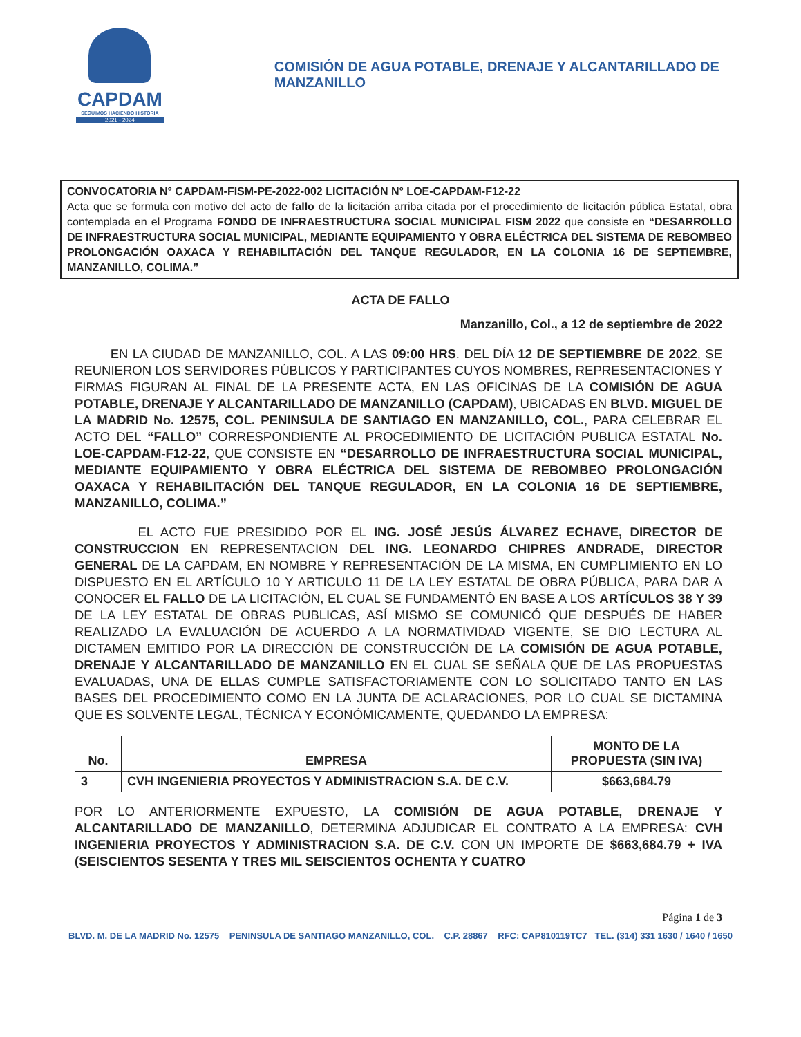CAPDAM
SEGUIMOS HACIENDO HISTORIA
2021 - 2024
COMISIÓN DE AGUA POTABLE, DRENAJE Y ALCANTARILLADO DE MANZANILLO
CONVOCATORIA N° CAPDAM-FISM-PE-2022-002 LICITACIÓN N° LOE-CAPDAM-F12-22
Acta que se formula con motivo del acto de fallo de la licitación arriba citada por el procedimiento de licitación pública Estatal, obra contemplada en el Programa FONDO DE INFRAESTRUCTURA SOCIAL MUNICIPAL FISM 2022 que consiste en “DESARROLLO DE INFRAESTRUCTURA SOCIAL MUNICIPAL, MEDIANTE EQUIPAMIENTO Y OBRA ELÉCTRICA DEL SISTEMA DE REBOMBEO PROLONGACIÓN OAXACA Y REHABILITACIÓN DEL TANQUE REGULADOR, EN LA COLONIA 16 DE SEPTIEMBRE, MANZANILLO, COLIMA.”
ACTA DE FALLO
Manzanillo, Col., a 12 de septiembre de 2022
EN LA CIUDAD DE MANZANILLO, COL. A LAS 09:00 HRS. DEL DÍA 12 DE SEPTIEMBRE DE 2022, SE REUNIERON LOS SERVIDORES PÚBLICOS Y PARTICIPANTES CUYOS NOMBRES, REPRESENTACIONES Y FIRMAS FIGURAN AL FINAL DE LA PRESENTE ACTA, EN LAS OFICINAS DE LA COMISIÓN DE AGUA POTABLE, DRENAJE Y ALCANTARILLADO DE MANZANILLO (CAPDAM), UBICADAS EN BLVD. MIGUEL DE LA MADRID No. 12575, COL. PENINSULA DE SANTIAGO EN MANZANILLO, COL., PARA CELEBRAR EL ACTO DEL “FALLO” CORRESPONDIENTE AL PROCEDIMIENTO DE LICITACIÓN PUBLICA ESTATAL No. LOE-CAPDAM-F12-22, QUE CONSISTE EN “DESARROLLO DE INFRAESTRUCTURA SOCIAL MUNICIPAL, MEDIANTE EQUIPAMIENTO Y OBRA ELÉCTRICA DEL SISTEMA DE REBOMBEO PROLONGACIÓN OAXACA Y REHABILITACIÓN DEL TANQUE REGULADOR, EN LA COLONIA 16 DE SEPTIEMBRE, MANZANILLO, COLIMA.”
EL ACTO FUE PRESIDIDO POR EL ING. JOSÉ JESÚS ÁLVAREZ ECHAVE, DIRECTOR DE CONSTRUCCION EN REPRESENTACION DEL ING. LEONARDO CHIPRES ANDRADE, DIRECTOR GENERAL DE LA CAPDAM, EN NOMBRE Y REPRESENTACIÓN DE LA MISMA, EN CUMPLIMIENTO EN LO DISPUESTO EN EL ARTÍCULO 10 Y ARTICULO 11 DE LA LEY ESTATAL DE OBRA PÚBLICA, PARA DAR A CONOCER EL FALLO DE LA LICITACIÓN, EL CUAL SE FUNDAMENTÓ EN BASE A LOS ARTÍCULOS 38 Y 39 DE LA LEY ESTATAL DE OBRAS PUBLICAS, ASÍ MISMO SE COMUNICÓ QUE DESPUÉS DE HABER REALIZADO LA EVALUACIÓN DE ACUERDO A LA NORMATIVIDAD VIGENTE, SE DIO LECTURA AL DICTAMEN EMITIDO POR LA DIRECCIÓN DE CONSTRUCCIÓN DE LA COMISIÓN DE AGUA POTABLE, DRENAJE Y ALCANTARILLADO DE MANZANILLO EN EL CUAL SE SEÑALA QUE DE LAS PROPUESTAS EVALUADAS, UNA DE ELLAS CUMPLE SATISFACTORIAMENTE CON LO SOLICITADO TANTO EN LAS BASES DEL PROCEDIMIENTO COMO EN LA JUNTA DE ACLARACIONES, POR LO CUAL SE DICTAMINA QUE ES SOLVENTE LEGAL, TÉCNICA Y ECONÓMICAMENTE, QUEDANDO LA EMPRESA:
| No. | EMPRESA | MONTO DE LA PROPUESTA (SIN IVA) |
| --- | --- | --- |
| 3 | CVH INGENIERIA PROYECTOS Y ADMINISTRACION S.A. DE C.V. | $663,684.79 |
POR LO ANTERIORMENTE EXPUESTO, LA COMISIÓN DE AGUA POTABLE, DRENAJE Y ALCANTARILLADO DE MANZANILLO, DETERMINA ADJUDICAR EL CONTRATO A LA EMPRESA: CVH INGENIERIA PROYECTOS Y ADMINISTRACION S.A. DE C.V. CON UN IMPORTE DE $663,684.79 + IVA (SEISCIENTOS SESENTA Y TRES MIL SEISCIENTOS OCHENTA Y CUATRO
Página 1 de 3
BLVD. M. DE LA MADRID No. 12575 PENINSULA DE SANTIAGO MANZANILLO, COL. C.P. 28867 RFC: CAP810119TC7 TEL. (314) 331 1630 / 1640 / 1650